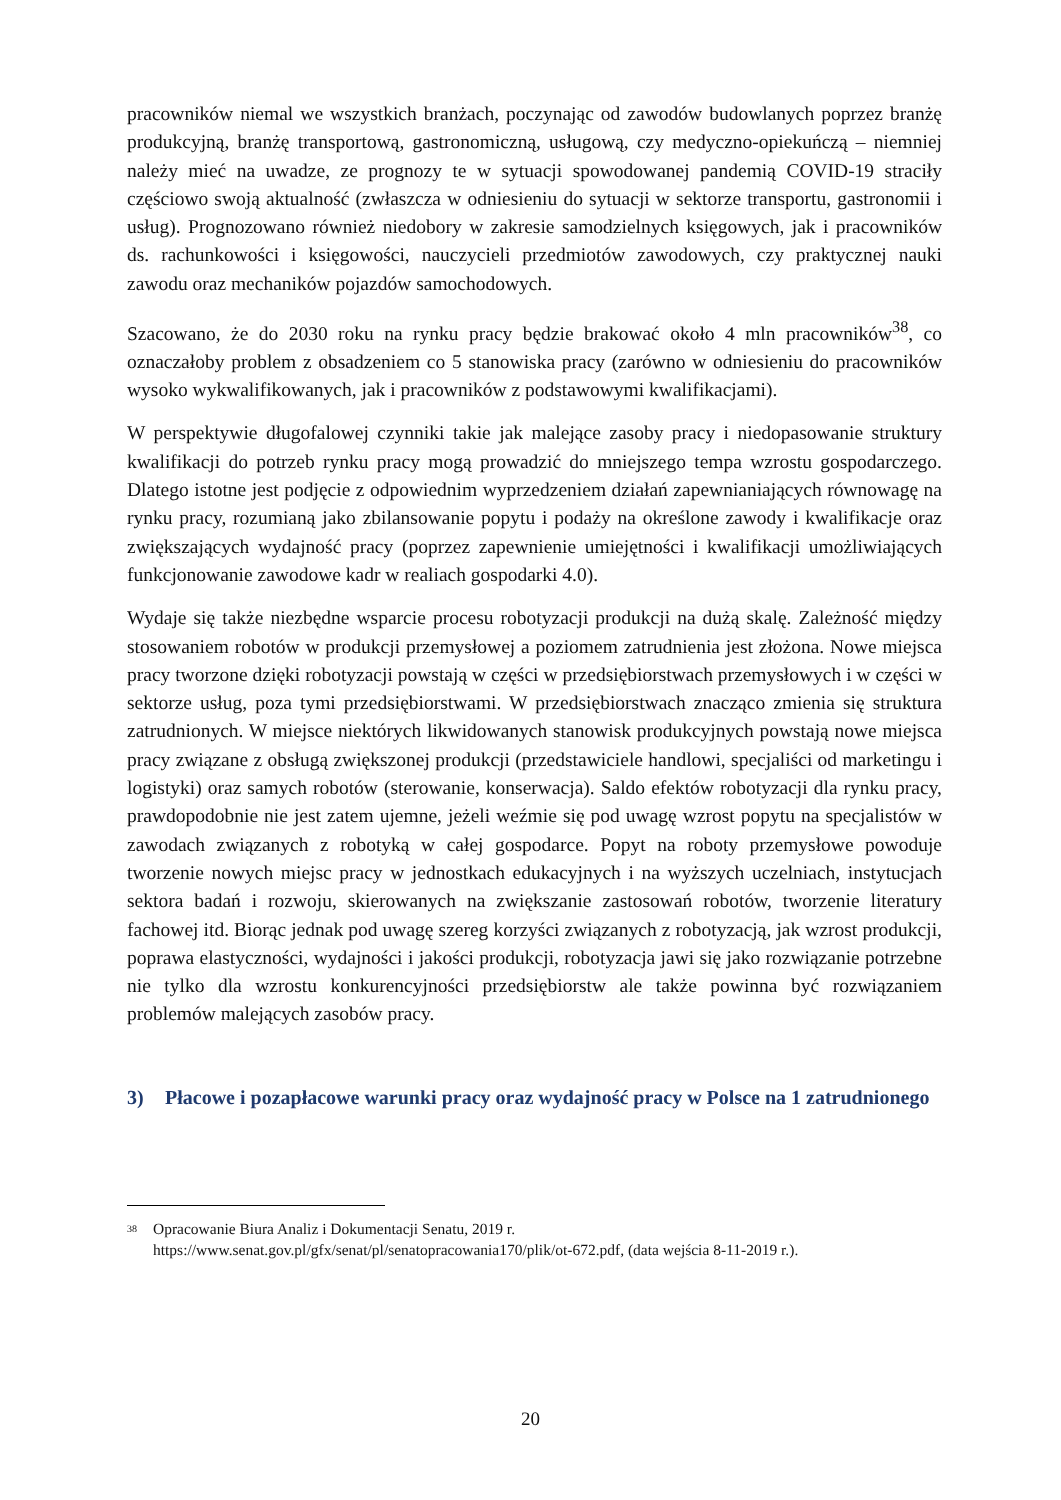pracowników niemal we wszystkich branżach, poczynając od zawodów budowlanych poprzez branżę produkcyjną, branżę transportową, gastronomiczną, usługową, czy medyczno-opiekuńczą – niemniej należy mieć na uwadze, ze prognozy te w sytuacji spowodowanej pandemią COVID-19 straciły częściowo swoją aktualność (zwłaszcza w odniesieniu do sytuacji w sektorze transportu, gastronomii i usług). Prognozowano również niedobory w zakresie samodzielnych księgowych, jak i pracowników ds. rachunkowości i księgowości, nauczycieli przedmiotów zawodowych, czy praktycznej nauki zawodu oraz mechaników pojazdów samochodowych.
Szacowano, że do 2030 roku na rynku pracy będzie brakować około 4 mln pracowników<sup>38</sup>, co oznaczałoby problem z obsadzeniem co 5 stanowiska pracy (zarówno w odniesieniu do pracowników wysoko wykwalifikowanych, jak i pracowników z podstawowymi kwalifikacjami).
W perspektywie długofalowej czynniki takie jak malejące zasoby pracy i niedopasowanie struktury kwalifikacji do potrzeb rynku pracy mogą prowadzić do mniejszego tempa wzrostu gospodarczego. Dlatego istotne jest podjęcie z odpowiednim wyprzedzeniem działań zapewnianiających równowagę na rynku pracy, rozumianą jako zbilansowanie popytu i podaży na określone zawody i kwalifikacje oraz zwiększających wydajność pracy (poprzez zapewnienie umiejętności i kwalifikacji umożliwiających funkcjonowanie zawodowe kadr w realiach gospodarki 4.0).
Wydaje się także niezbędne wsparcie procesu robotyzacji produkcji na dużą skalę. Zależność między stosowaniem robotów w produkcji przemysłowej a poziomem zatrudnienia jest złożona. Nowe miejsca pracy tworzone dzięki robotyzacji powstają w części w przedsiębiorstwach przemysłowych i w części w sektorze usług, poza tymi przedsiębiorstwami. W przedsiębiorstwach znacząco zmienia się struktura zatrudnionych. W miejsce niektórych likwidowanych stanowisk produkcyjnych powstają nowe miejsca pracy związane z obsługą zwiększonej produkcji (przedstawiciele handlowi, specjaliści od marketingu i logistyki) oraz samych robotów (sterowanie, konserwacja). Saldo efektów robotyzacji dla rynku pracy, prawdopodobnie nie jest zatem ujemne, jeżeli weźmie się pod uwagę wzrost popytu na specjalistów w zawodach związanych z robotyką w całej gospodarce. Popyt na roboty przemysłowe powoduje tworzenie nowych miejsc pracy w jednostkach edukacyjnych i na wyższych uczelniach, instytucjach sektora badań i rozwoju, skierowanych na zwiększanie zastosowań robotów, tworzenie literatury fachowej itd. Biorąc jednak pod uwagę szereg korzyści związanych z robotyzacją, jak wzrost produkcji, poprawa elastyczności, wydajności i jakości produkcji, robotyzacja jawi się jako rozwiązanie potrzebne nie tylko dla wzrostu konkurencyjności przedsiębiorstw ale także powinna być rozwiązaniem problemów malejących zasobów pracy.
3) Płacowe i pozapłacowe warunki pracy oraz wydajność pracy w Polsce na 1 zatrudnionego
<sup>38</sup> Opracowanie Biura Analiz i Dokumentacji Senatu, 2019 r.
https://www.senat.gov.pl/gfx/senat/pl/senatopracowania170/plik/ot-672.pdf, (data wejścia 8-11-2019 r.).
20